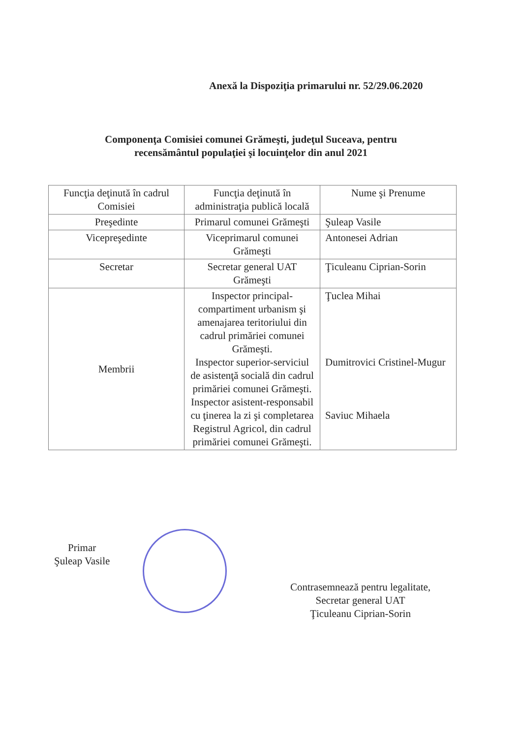Anexă la Dispoziţia primarului nr. 52/29.06.2020
Componenţa Comisiei comunei Grămeşti, judeţul Suceava, pentru recensământul populaţiei şi locuinţelor din anul 2021
| Funcţia deţinută în cadrul Comisiei | Funcţia deţinută în administraţia publică locală | Nume şi Prenume |
| Preşedinte | Primarul comunei Grămeşti | Şuleap Vasile |
| Vicepreşedinte | Viceprimarul comunei Grămeşti | Antonesei Adrian |
| Secretar | Secretar general UAT Grămeşti | Ţiculeanu Ciprian-Sorin |
| Membrii | Inspector principal-compartiment urbanism şi amenajarea teritoriului din cadrul primăriei comunei Grămeşti. Inspector superior-serviciul de asistenţă socială din cadrul primăriei comunei Grămeşti. Inspector asistent-responsabil cu ţinerea la zi şi completarea Registrul Agricol, din cadrul primăriei comunei Grămeşti. | Ţuclea Mihai Dumitrovici Cristinel-Mugur Saviuc Mihaela |
Primar
Şuleap Vasile
Contrasemnează pentru legalitate,
Secretar general UAT
Ţiculeanu Ciprian-Sorin